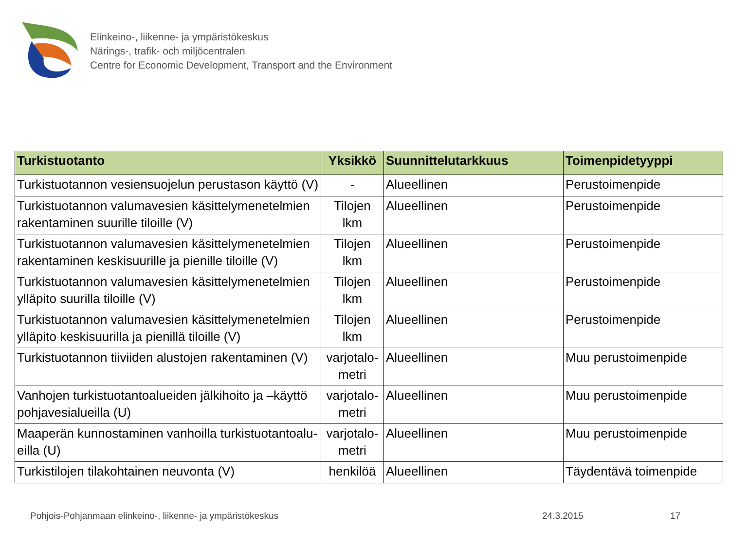Elinkeino-, liikenne- ja ympäristökeskus
Närings-, trafik- och miljöcentralen
Centre for Economic Development, Transport and the Environment
| Turkistuotanto | Yksikkö | Suunnittelutarkkuus | Toimenpidetyyppi |
| --- | --- | --- | --- |
| Turkistuotannon vesiensuojelun perustason käyttö (V) | - | Alueellinen | Perustoimenpide |
| Turkistuotannon valumavesien käsittelymenetelmien rakentaminen suurille tiloille (V) | Tilojen lkm | Alueellinen | Perustoimenpide |
| Turkistuotannon valumavesien käsittelymenetelmien rakentaminen keskisuurille ja pienille tiloille (V) | Tilojen lkm | Alueellinen | Perustoimenpide |
| Turkistuotannon valumavesien käsittelymenetelmien ylläpito suurilla tiloille (V) | Tilojen lkm | Alueellinen | Perustoimenpide |
| Turkistuotannon valumavesien käsittelymenetelmien ylläpito keskisuurilla ja pienillä tiloille (V) | Tilojen lkm | Alueellinen | Perustoimenpide |
| Turkistuotannon tiiviiden alustojen rakentaminen (V) | varjotalo-metri | Alueellinen | Muu perustoimenpide |
| Vanhojen turkistuotantoalueiden jälkihoito ja –käyttö pohjavesialueilla (U) | varjotalo-metri | Alueellinen | Muu perustoimenpide |
| Maaperän kunnostaminen vanhoilla turkistuotantoalu-eilla (U) | varjotalo-metri | Alueellinen | Muu perustoimenpide |
| Turkistilojen tilakohtainen neuvonta (V) | henkilöä | Alueellinen | Täydentävä toimenpide |
Pohjois-Pohjanmaan elinkeino-, liikenne- ja ympäristökeskus 24.3.2015 17